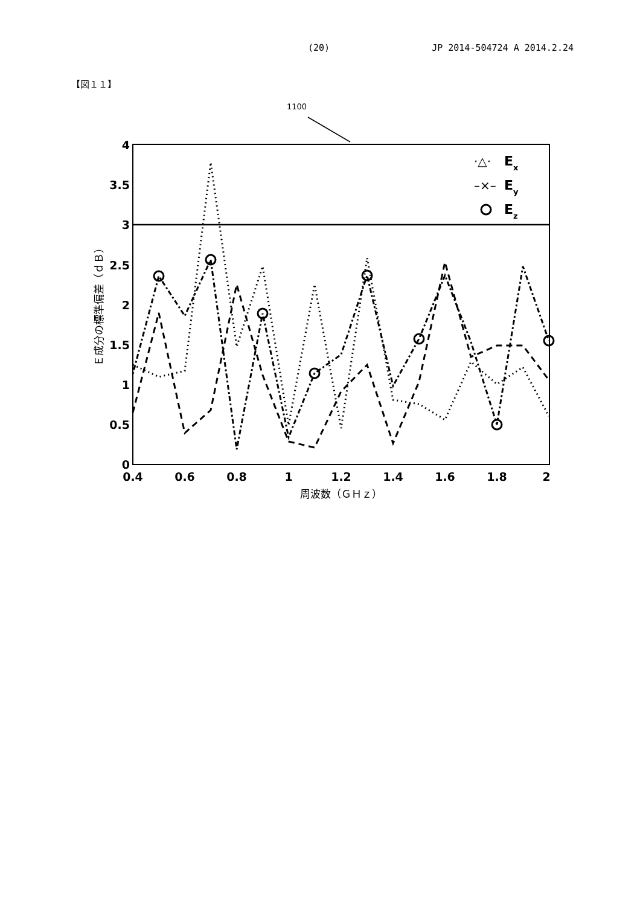(20) JP 2014-504724 A 2014.2.24
【図１１】
1100
4
3.5
3
2.5
2
1.5
1
0.5
0
0.4
0.6
0.8
1
1.2
1.4
1.6
1.8
2
周波数（ＧＨｚ）
Ｅ成分の標準偏差（ｄＢ）
Ex
Ey
Ez
·△·
–×–